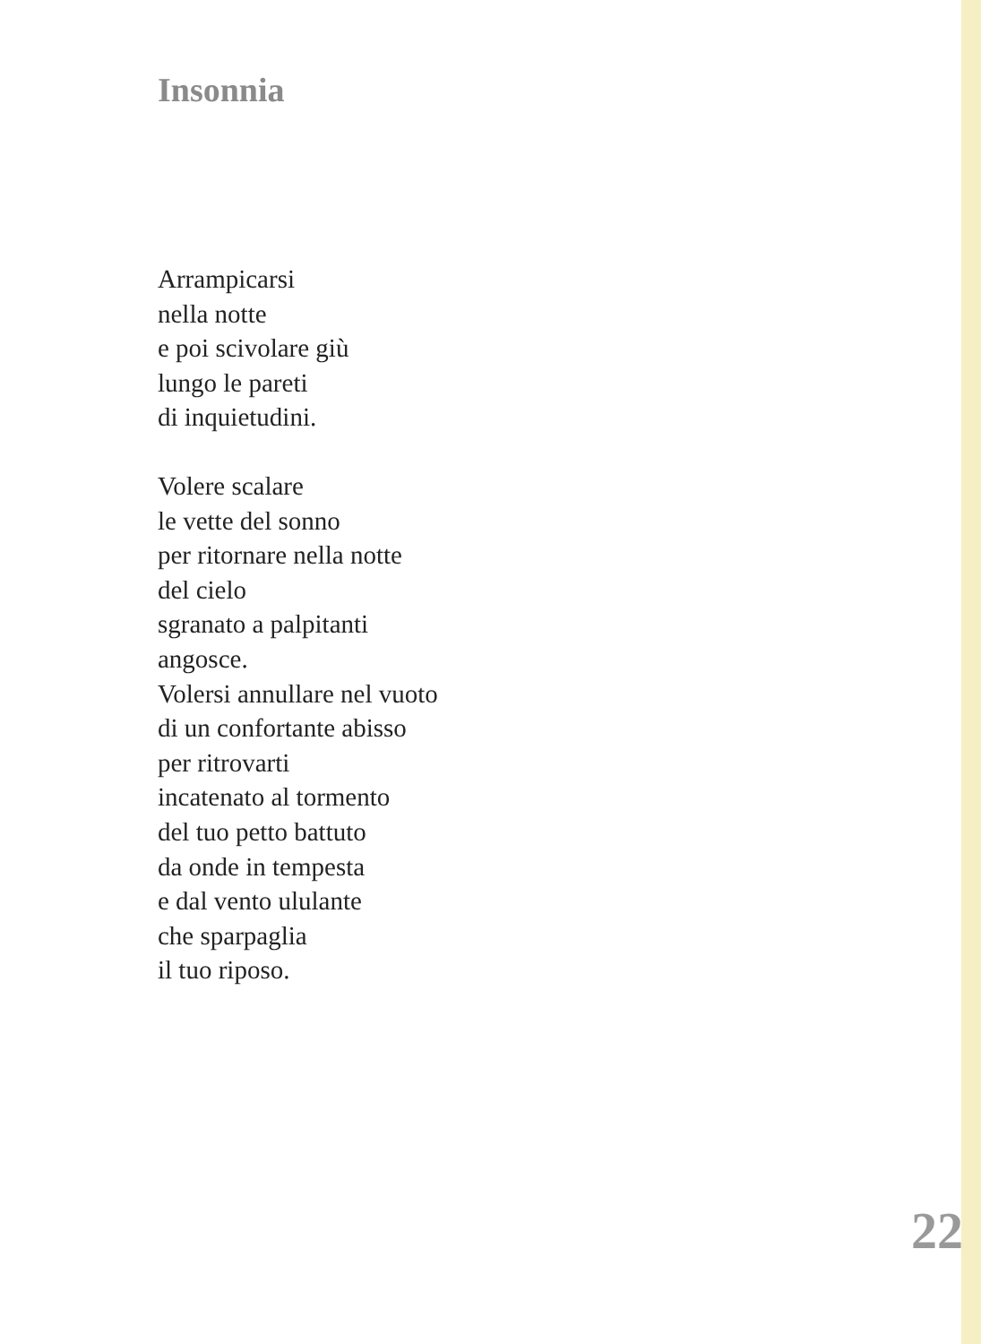Insonnia
Arrampicarsi
nella notte
e poi scivolare giù
lungo le pareti
di inquietudini.
Volere scalare
le vette del sonno
per ritornare nella notte
del cielo
sgranato a palpitanti
angosce.
Volersi annullare nel vuoto
di un confortante abisso
per ritrovarti
incatenato al tormento
del tuo petto battuto
da onde in tempesta
e dal vento ululante
che sparpaglia
il tuo riposo.
22